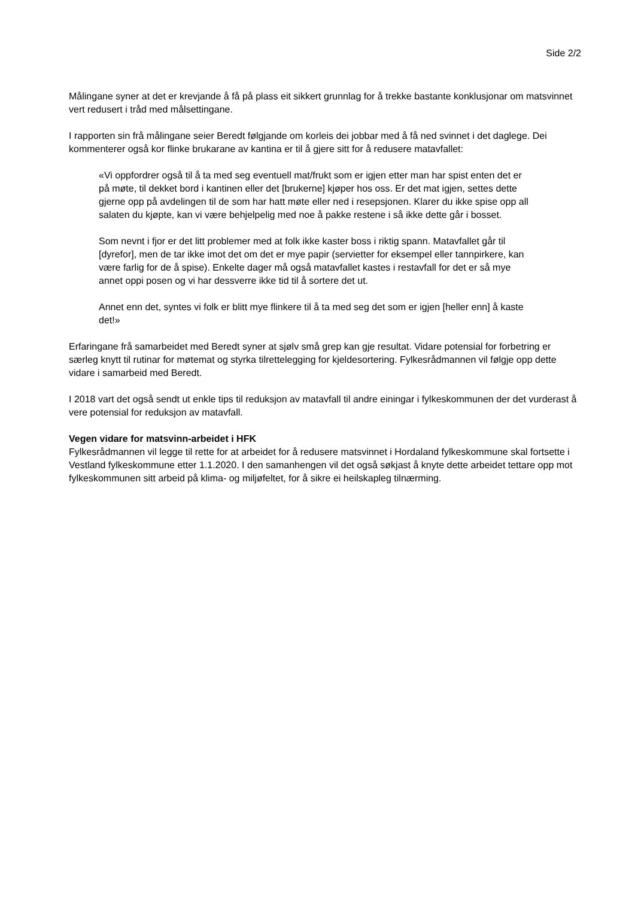Side 2/2
Målingane syner at det er krevjande å få på plass eit sikkert grunnlag for å trekke bastante konklusjonar om matsvinnet vert redusert i tråd med målsettingane.
I rapporten sin frå målingane seier Beredt følgjande om korleis dei jobbar med å få ned svinnet i det daglege. Dei kommenterer også kor flinke brukarane av kantina er til å gjere sitt for å redusere matavfallet:
«Vi oppfordrer også til å ta med seg eventuell mat/frukt som er igjen etter man har spist enten det er på møte, til dekket bord i kantinen eller det [brukerne] kjøper hos oss. Er det mat igjen, settes dette gjerne opp på avdelingen til de som har hatt møte eller ned i resepsjonen. Klarer du ikke spise opp all salaten du kjøpte, kan vi være behjelpelig med noe å pakke restene i så ikke dette går i bosset.
Som nevnt i fjor er det litt problemer med at folk ikke kaster boss i riktig spann. Matavfallet går til [dyrefor], men de tar ikke imot det om det er mye papir (servietter for eksempel eller tannpirkere, kan være farlig for de å spise). Enkelte dager må også matavfallet kastes i restavfall for det er så mye annet oppi posen og vi har dessverre ikke tid til å sortere det ut.
Annet enn det, syntes vi folk er blitt mye flinkere til å ta med seg det som er igjen [heller enn] å kaste det!»
Erfaringane frå samarbeidet med Beredt syner at sjølv små grep kan gje resultat. Vidare potensial for forbetring er særleg knytt til rutinar for møtemat og styrka tilrettelegging for kjeldesortering. Fylkesrådmannen vil følgje opp dette vidare i samarbeid med Beredt.
I 2018 vart det også sendt ut enkle tips til reduksjon av matavfall til andre einingar i fylkeskommunen der det vurderast å vere potensial for reduksjon av matavfall.
Vegen vidare for matsvinn-arbeidet i HFK
Fylkesrådmannen vil legge til rette for at arbeidet for å redusere matsvinnet i Hordaland fylkeskommune skal fortsette i Vestland fylkeskommune etter 1.1.2020. I den samanhengen vil det også søkjast å knyte dette arbeidet tettare opp mot fylkeskommunen sitt arbeid på klima- og miljøfeltet, for å sikre ei heilskapleg tilnærming.